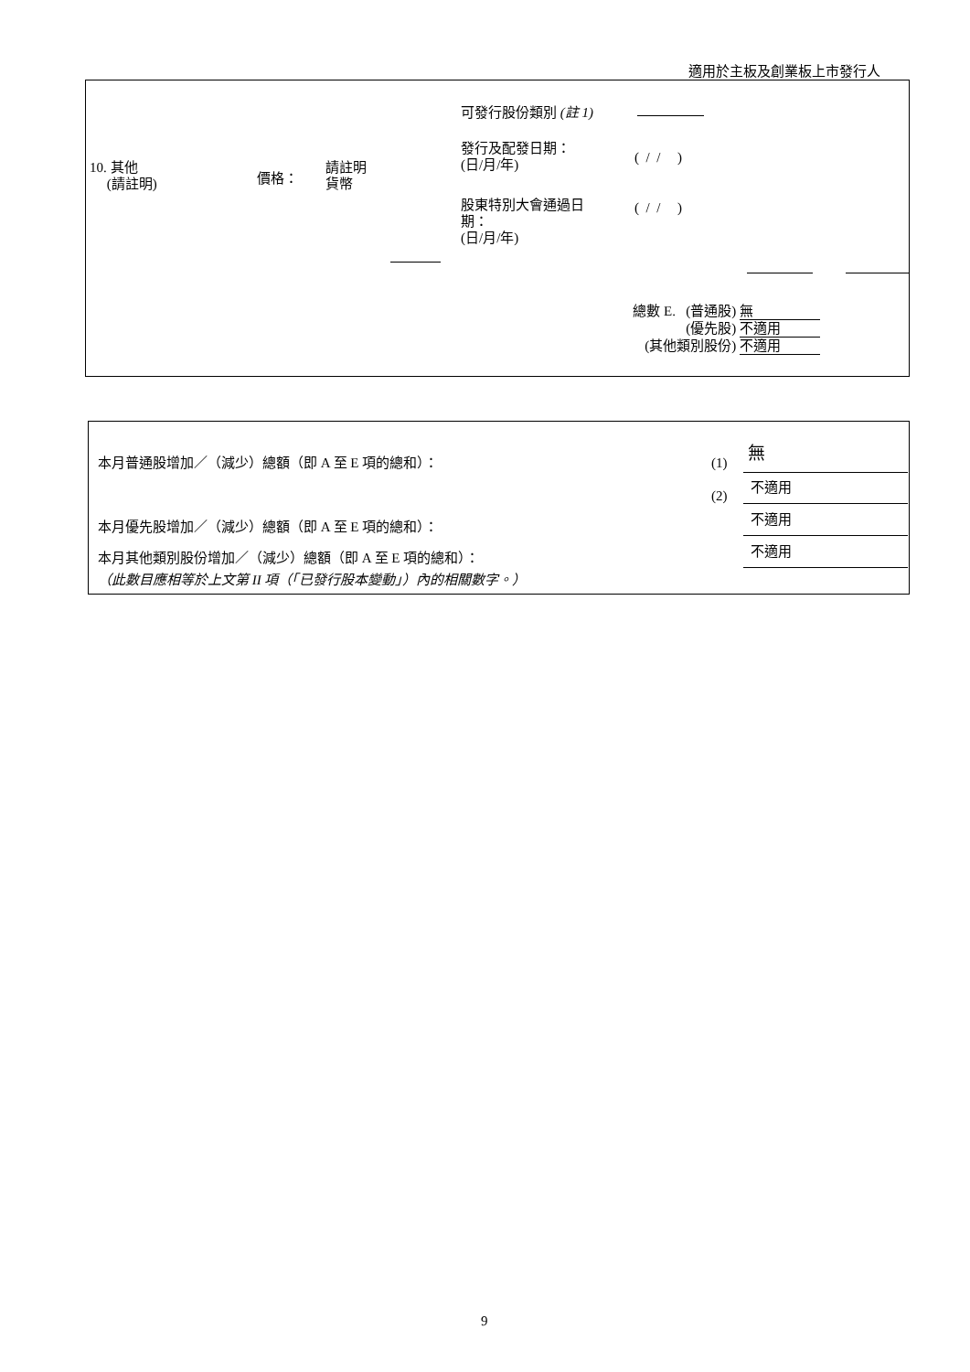適用於主板及創業板上市發行人
10. 其他
(請註明)
價格：
請註明
貨幣
可發行股份類別 (註 1)
發行及配發日期：
(日/月/年)
( / / )
股東特別大會通過日
期：
(日/月/年)
( / / )
總數 E. (普通股) 無
(優先股) 不適用
(其他類別股份) 不適用
本月普通股增加／（減少）總額（即 A 至 E 項的總和）：
(1) 無
(2)
不適用
本月優先股增加／（減少）總額（即 A 至 E 項的總和）：
不適用
本月其他類別股份增加／（減少）總額（即 A 至 E 項的總和）：
不適用
（此數目應相等於上文第 II 項（「已發行股本變動」）內的相關數字。）
9